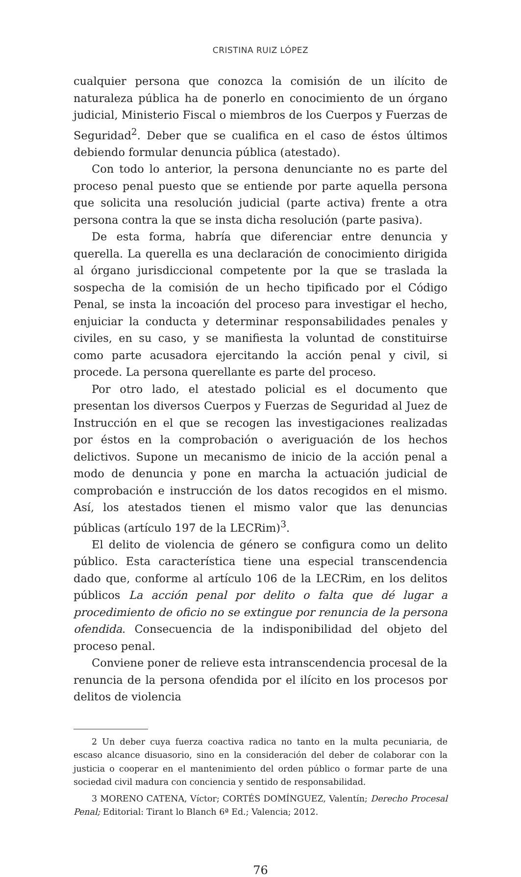CRISTINA RUIZ LÓPEZ
cualquier persona que conozca la comisión de un ilícito de naturaleza pública ha de ponerlo en conocimiento de un órgano judicial, Ministerio Fiscal o miembros de los Cuerpos y Fuerzas de Seguridad<sup>2</sup>. Deber que se cualifica en el caso de éstos últimos debiendo formular denuncia pública (atestado).
Con todo lo anterior, la persona denunciante no es parte del proceso penal puesto que se entiende por parte aquella persona que solicita una resolución judicial (parte activa) frente a otra persona contra la que se insta dicha resolución (parte pasiva).
De esta forma, habría que diferenciar entre denuncia y querella. La querella es una declaración de conocimiento dirigida al órgano jurisdiccional competente por la que se traslada la sospecha de la comisión de un hecho tipificado por el Código Penal, se insta la incoación del proceso para investigar el hecho, enjuiciar la conducta y determinar responsabilidades penales y civiles, en su caso, y se manifiesta la voluntad de constituirse como parte acusadora ejercitando la acción penal y civil, si procede. La persona querellante es parte del proceso.
Por otro lado, el atestado policial es el documento que presentan los diversos Cuerpos y Fuerzas de Seguridad al Juez de Instrucción en el que se recogen las investigaciones realizadas por éstos en la comprobación o averiguación de los hechos delictivos. Supone un mecanismo de inicio de la acción penal a modo de denuncia y pone en marcha la actuación judicial de comprobación e instrucción de los datos recogidos en el mismo. Así, los atestados tienen el mismo valor que las denuncias públicas (artículo 197 de la LECRim)<sup>3</sup>.
El delito de violencia de género se configura como un delito público. Esta característica tiene una especial transcendencia dado que, conforme al artículo 106 de la LECRim, en los delitos públicos La acción penal por delito o falta que dé lugar a procedimiento de oficio no se extingue por renuncia de la persona ofendida. Consecuencia de la indisponibilidad del objeto del proceso penal.
Conviene poner de relieve esta intranscendencia procesal de la renuncia de la persona ofendida por el ilícito en los procesos por delitos de violencia
2 Un deber cuya fuerza coactiva radica no tanto en la multa pecuniaria, de escaso alcance disuasorio, sino en la consideración del deber de colaborar con la justicia o cooperar en el mantenimiento del orden público o formar parte de una sociedad civil madura con conciencia y sentido de responsabilidad.
3 MORENO CATENA, Víctor; CORTÉS DOMÍNGUEZ, Valentín; Derecho Procesal Penal; Editorial: Tirant lo Blanch 6ª Ed.; Valencia; 2012.
76